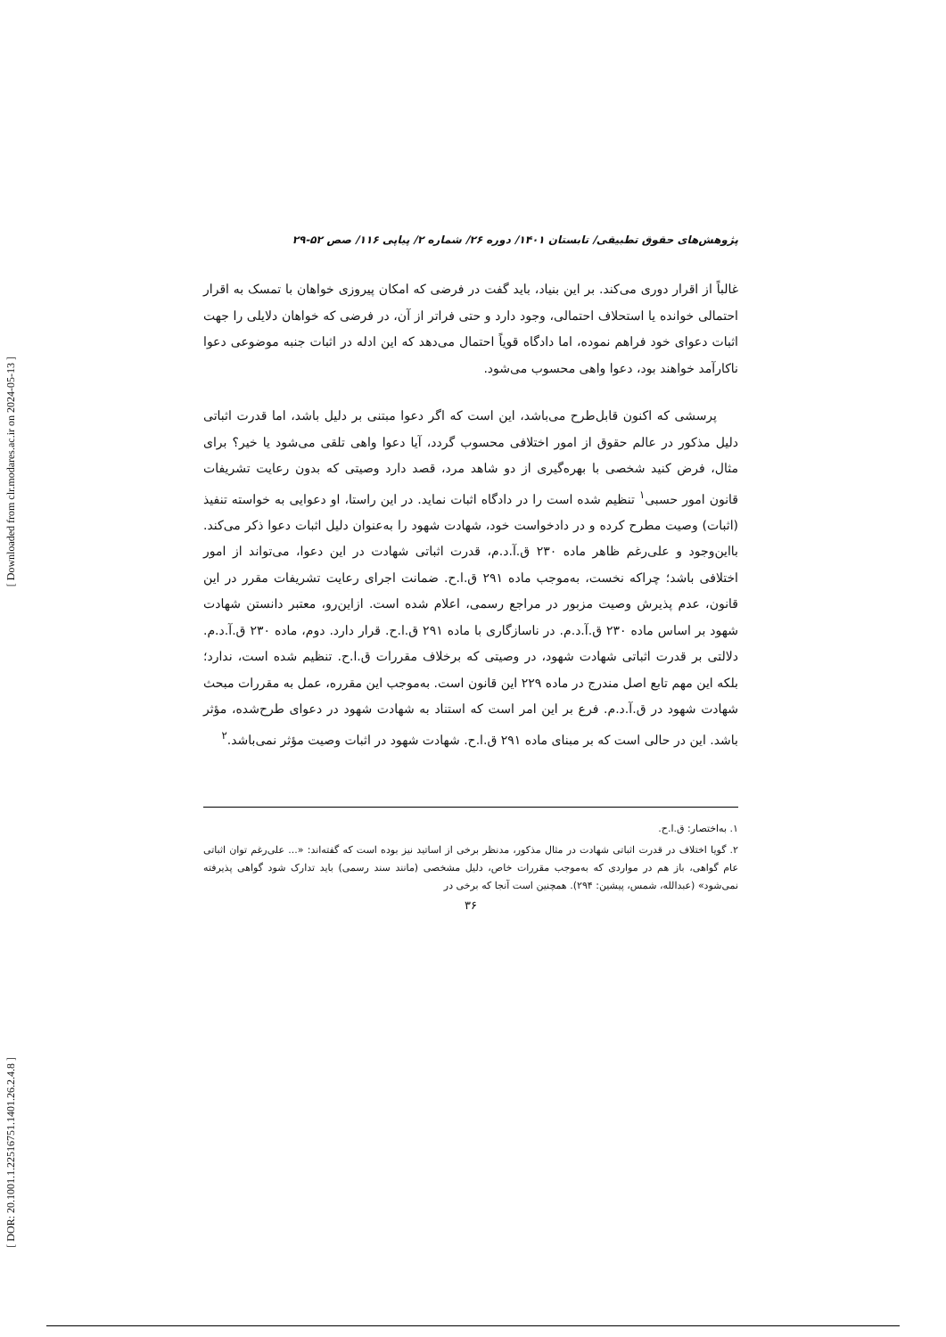[ Downloaded from clr.modares.ac.ir on 2024-05-13 ]
[ DOR: 20.1001.1.22516751.1401.26.2.4.8 ]
پژوهش‌های حقوق تطبیقی/ تابستان ۱۴۰۱/ دوره ۲۶/ شماره ۲/ پیاپی ۱۱۶/ صص ۵۲-۲۹
غالباً از اقرار دوری می‌کند. بر این بنیاد، باید گفت در فرضی که امکان پیروزی خواهان با تمسک به اقرار احتمالی خوانده یا استحلاف احتمالی، وجود دارد و حتی فراتر از آن، در فرضی که خواهان دلایلی را جهت اثبات دعوای خود فراهم نموده، اما دادگاه قویاً احتمال می‌دهد که این ادله در اثبات جنبه موضوعی دعوا ناکارآمد خواهند بود، دعوا واهی محسوب می‌شود.
پرسشی که اکنون قابل‌طرح می‌باشد، این است که اگر دعوا مبتنی بر دلیل باشد، اما قدرت اثباتی دلیل مذکور در عالم حقوق از امور اختلافی محسوب گردد، آیا دعوا واهی تلقی می‌شود یا خیر؟ برای مثال، فرض کنید شخصی با بهره‌گیری از دو شاهد مرد، قصد دارد وصیتی که بدون رعایت تشریفات قانون امور حسبی<sup>۱</sup> تنظیم شده است را در دادگاه اثبات نماید. در این راستا، او دعوایی به خواسته تنفیذ (اثبات) وصیت مطرح کرده و در دادخواست خود، شهادت شهود را به‌عنوان دلیل اثبات دعوا ذکر می‌کند. بااین‌وجود و علی‌رغم ظاهر ماده ۲۳۰ ق.آ.د.م، قدرت اثباتی شهادت در این دعوا، می‌تواند از امور اختلافی باشد؛ چراکه نخست، به‌موجب ماده ۲۹۱ ق.ا.ح. ضمانت اجرای رعایت تشریفات مقرر در این قانون، عدم پذیرش وصیت مزبور در مراجع رسمی، اعلام شده است. ازاین‌رو، معتبر دانستن شهادت شهود بر اساس ماده ۲۳۰ ق.آ.د.م. در ناسازگاری با ماده ۲۹۱ ق.ا.ح. قرار دارد. دوم، ماده ۲۳۰ ق.آ.د.م. دلالتی بر قدرت اثباتی شهادت شهود، در وصیتی که برخلاف مقررات ق.ا.ح. تنظیم شده است، ندارد؛ بلکه این مهم تابع اصل مندرج در ماده ۲۲۹ این قانون است. به‌موجب این مقرره، عمل به مقررات مبحث شهادت شهود در ق.آ.د.م. فرع بر این امر است که استناد به شهادت شهود در دعوای طرح‌شده، مؤثر باشد. این در حالی است که بر مبنای ماده ۲۹۱ ق.ا.ح. شهادت شهود در اثبات وصیت مؤثر نمی‌باشد.<sup>۲</sup>
۱. به‌اختصار: ق.ا.ح.
۲. گویا اختلاف در قدرت اثباتی شهادت در مثال مذکور، مدنظر برخی از اساتید نیز بوده است که گفته‌اند: «... علی‌رغم توان اثباتی عام گواهی، باز هم در مواردی که به‌موجب مقررات خاص، دلیل مشخصی (مانند سند رسمی) باید تدارک شود گواهی پذیرفته نمی‌شود» (عبدالله، شمس، پیشین: ۲۹۴). همچنین است آنجا که برخی در
۳۶